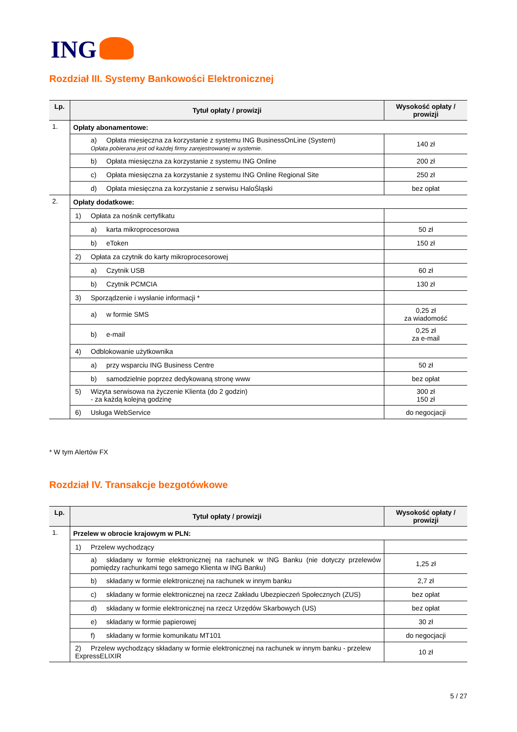ING
Rozdział III. Systemy Bankowości Elektronicznej
| Lp. | Tytuł opłaty / prowizji | Wysokość opłaty / prowizji |
| --- | --- | --- |
| 1. | Opłaty abonamentowe: | |
| | a) Opłata miesięczna za korzystanie z systemu ING BusinessOnLine (System) Opłata pobierana jest od każdej firmy zarejestrowanej w systemie. | 140 zł |
| | b) Opłata miesięczna za korzystanie z systemu ING Online | 200 zł |
| | c) Opłata miesięczna za korzystanie z systemu ING Online Regional Site | 250 zł |
| | d) Opłata miesięczna za korzystanie z serwisu HaloŚląski | bez opłat |
| 2. | Opłaty dodatkowe: | |
| | 1) Opłata za nośnik certyfikatu | |
| | a) karta mikroprocesorowa | 50 zł |
| | b) eToken | 150 zł |
| | 2) Opłata za czytnik do karty mikroprocesorowej | |
| | a) Czytnik USB | 60 zł |
| | b) Czytnik PCMCIA | 130 zł |
| | 3) Sporządzenie i wysłanie informacji * | |
| | a) w formie SMS | 0,25 zł za wiadomość |
| | b) e-mail | 0,25 zł za e-mail |
| | 4) Odblokowanie użytkownika | |
| | a) przy wsparciu ING Business Centre | 50 zł |
| | b) samodzielnie poprzez dedykowaną stronę www | bez opłat |
| | 5) Wizyta serwisowa na życzenie Klienta (do 2 godzin) - za każdą kolejną godzinę | 300 zł 150 zł |
| | 6) Usługa WebService | do negocjacji |
* W tym Alertów FX
Rozdział IV. Transakcje bezgotówkowe
| Lp. | Tytuł opłaty / prowizji | Wysokość opłaty / prowizji |
| --- | --- | --- |
| 1. | Przelew w obrocie krajowym w PLN: | |
| | 1) Przelew wychodzący | |
| | a) składany w formie elektronicznej na rachunek w ING Banku (nie dotyczy przelewów pomiędzy rachunkami tego samego Klienta w ING Banku) | 1,25 zł |
| | b) składany w formie elektronicznej na rachunek w innym banku | 2,7 zł |
| | c) składany w formie elektronicznej na rzecz Zakładu Ubezpieczeń Społecznych (ZUS) | bez opłat |
| | d) składany w formie elektronicznej na rzecz Urzędów Skarbowych (US) | bez opłat |
| | e) składany w formie papierowej | 30 zł |
| | f) składany w formie komunikatu MT101 | do negocjacji |
| | 2) Przelew wychodzący składany w formie elektronicznej na rachunek w innym banku - przelew ExpressELIXIR | 10 zł |
5 / 27